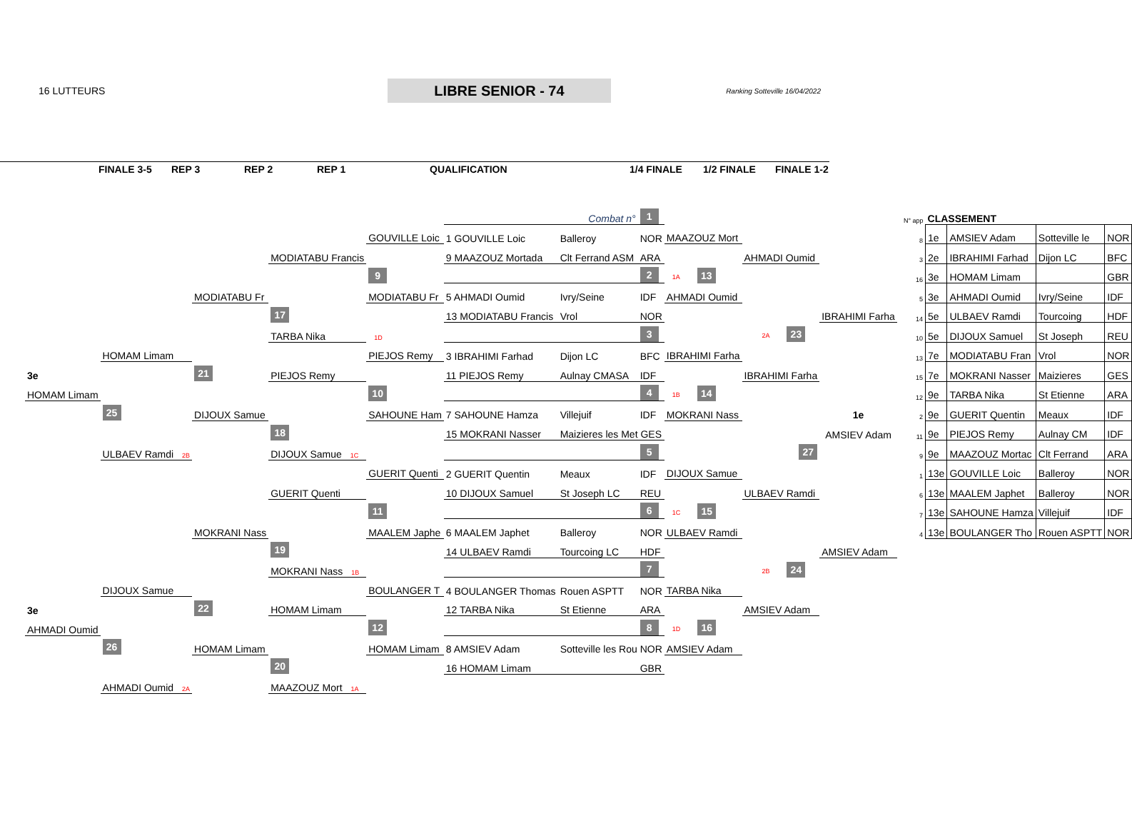16 LUTTEURS
LIBRE SENIOR - 74
Ranking Sotteville 16/04/2022
FINALE 3-5 REP 3 REP 2 REP 1 QUALIFICATION 1/4 FINALE 1/2 FINALE FINALE 1-2
| | | | | | Combat n° | | 1 | | | | | N° app | CLASSEMENT | | | |
| | | | | GOUVILLE Loic | 1 GOUVILLE Loic | Balleroy | NOR | MAAZOUZ Mort | | | | 8 | 1e | AMSIEV Adam | Sotteville le | NOR |
| | | | MODIATABU Francis | | 9 MAAZOUZ Mortada | Clt Ferrand ASM | ARA | | AHMADI Oumid | | | 3 | 2e | IBRAHIMI Farhad | Dijon LC | BFC |
| | | | | 9 | | | 2 | 1A 13 | | | | 16 | 3e | HOMAM Limam | | GBR |
| | | MODIATABU Fr | | MODIATABU Fr | 5 AHMADI Oumid | Ivry/Seine | IDF | AHMADI Oumid | | | | 5 | 3e | AHMADI Oumid | Ivry/Seine | IDF |
| | | | 17 | | 13 MODIATABU Francis | Vrol | NOR | | | IBRAHIMI Farha | | 14 | 5e | ULBAEV Ramdi | Tourcoing | HDF |
| | | | TARBA Nika | 1D | | | 3 | | 2A 23 | | | 10 | 5e | DIJOUX Samuel | St Joseph | REU |
| | HOMAM Limam | | | PIEJOS Remy | 3 IBRAHIMI Farhad | Dijon LC | BFC | IBRAHIMI Farha | | | | 13 | 7e | MODIATABU Fran | Vrol | NOR |
| 3e | | 21 | PIEJOS Remy | | 11 PIEJOS Remy | Aulnay CMASA | IDF | | IBRAHIMI Farha | | | 15 | 7e | MOKRANI Nasser | Maizieres | GES |
| HOMAM Limam | | | | 10 | | | 4 | 1B 14 | | | | 12 | 9e | TARBA Nika | St Etienne | ARA |
| | 25 | DIJOUX Samue | | SAHOUNE Ham | 7 SAHOUNE Hamza | Villejuif | IDF | MOKRANI Nass | | 1e | | 2 | 9e | GUERIT Quentin | Meaux | IDF |
| | | | 18 | | 15 MOKRANI Nasser | Maizieres les Met GES | | | | AMSIEV Adam | | 11 | 9e | PIEJOS Remy | Aulnay CM | IDF |
| | ULBAEV Ramdi 2B | | DIJOUX Samue 1C | | | | 5 | | 27 | | | 9 | 9e | MAAZOUZ Mortac | Clt Ferrand | ARA |
| | | | | GUERIT Quenti | 2 GUERIT Quentin | Meaux | IDF | DIJOUX Samue | | | | 1 | 13e | GOUVILLE Loic | Balleroy | NOR |
| | | | GUERIT Quenti | | 10 DIJOUX Samuel | St Joseph LC | REU | | ULBAEV Ramdi | | | 6 | 13e | MAALEM Japhet | Balleroy | NOR |
| | | | | 11 | | | 6 | 1C 15 | | | | 7 | 13e | SAHOUNE Hamza | Villejuif | IDF |
| | | MOKRANI Nass | | MAALEM Japhe | 6 MAALEM Japhet | Balleroy | NOR | ULBAEV Ramdi | | | | 4 | 13e | BOULANGER Tho | Rouen ASPTT | NOR |
| | | | 19 | | 14 ULBAEV Ramdi | Tourcoing LC | HDF | | | AMSIEV Adam | | | | | | |
| | | | MOKRANI Nass 1B | | | | 7 | | 2B 24 | | | | | | | |
| | DIJOUX Samue | | | BOULANGER T | 4 BOULANGER Thomas | Rouen ASPTT | NOR | TARBA Nika | | | | | | | | |
| 3e | | 22 | HOMAM Limam | | 12 TARBA Nika | St Etienne | ARA | | AMSIEV Adam | | | | | | | |
| AHMADI Oumid | | | | 12 | | | 8 | 1D 16 | | | | | | | | |
| | 26 | HOMAM Limam | | HOMAM Limam | 8 AMSIEV Adam | Sotteville les Rou NOR | | AMSIEV Adam | | | | | | | | |
| | | | 20 | | 16 HOMAM Limam | | GBR | | | | | | | | | |
| | AHMADI Oumid 2A | | MAAZOUZ Mort 1A | | | | | | | | | | | | | |